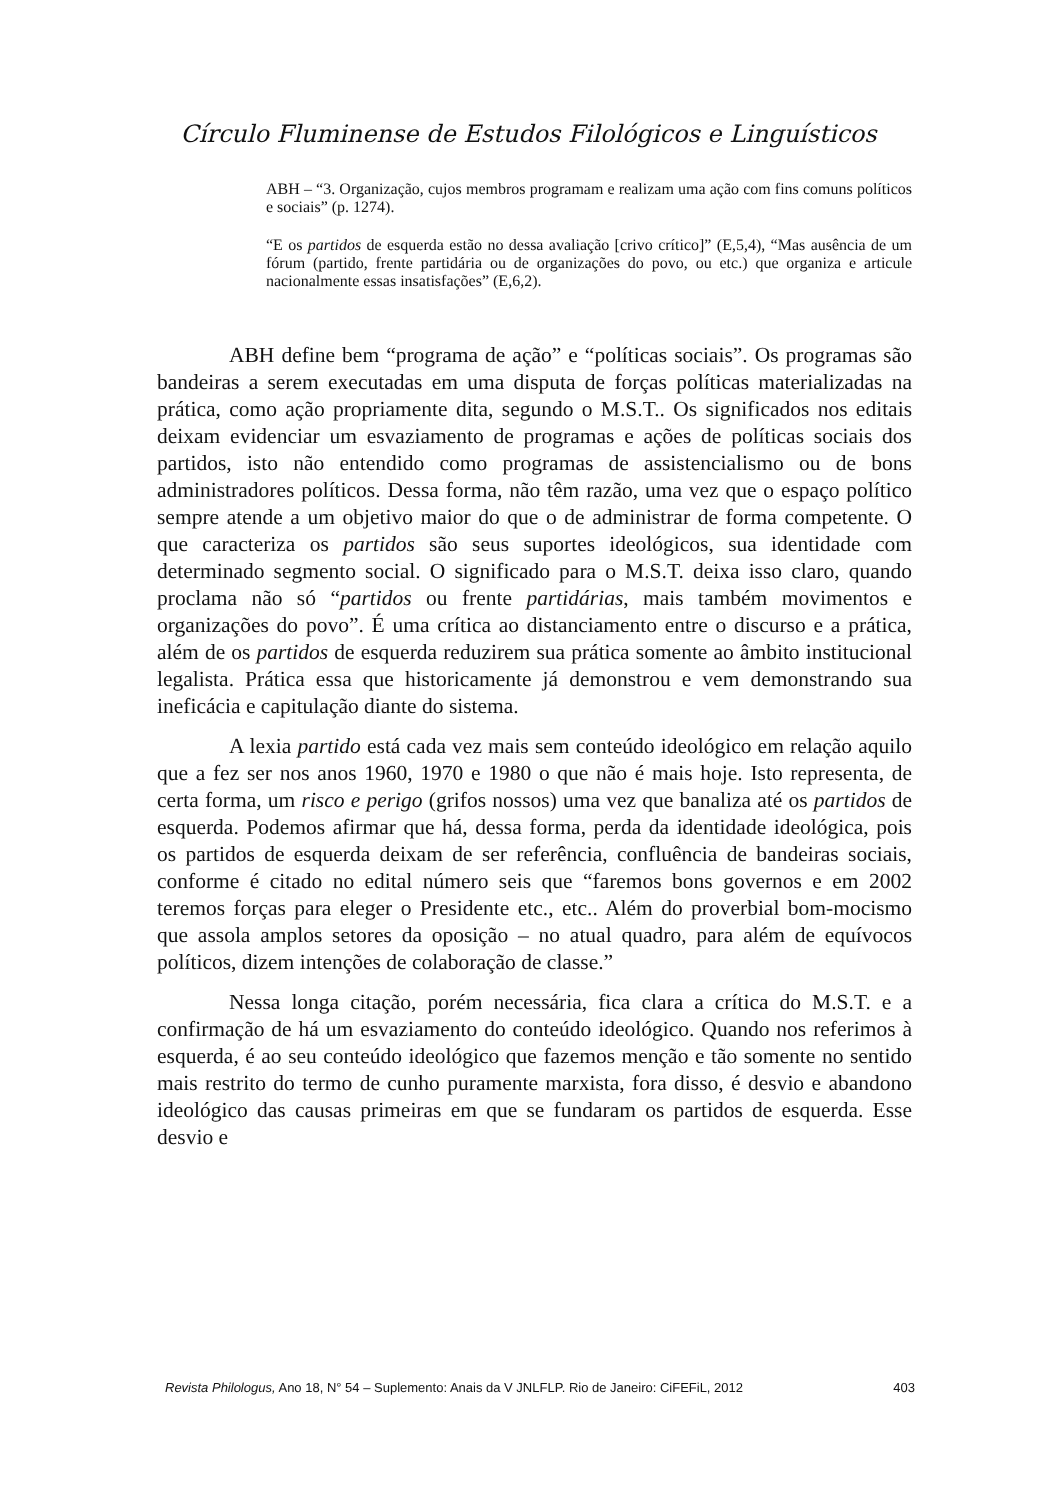Círculo Fluminense de Estudos Filológicos e Linguísticos
ABH – “3. Organização, cujos membros programam e realizam uma ação com fins comuns políticos e sociais” (p. 1274).
“E os partidos de esquerda estão no dessa avaliação [crivo crítico]” (E,5,4), “Mas ausência de um fórum (partido, frente partidária ou de organizações do povo, ou etc.) que organiza e articule nacionalmente essas insatisfações” (E,6,2).
ABH define bem “programa de ação” e “políticas sociais”. Os programas são bandeiras a serem executadas em uma disputa de forças políticas materializadas na prática, como ação propriamente dita, segundo o M.S.T.. Os significados nos editais deixam evidenciar um esvaziamento de programas e ações de políticas sociais dos partidos, isto não entendido como programas de assistencialismo ou de bons administradores políticos. Dessa forma, não têm razão, uma vez que o espaço político sempre atende a um objetivo maior do que o de administrar de forma competente. O que caracteriza os partidos são seus suportes ideológicos, sua identidade com determinado segmento social. O significado para o M.S.T. deixa isso claro, quando proclama não só “partidos ou frente partidárias, mais também movimentos e organizações do povo”. É uma crítica ao distanciamento entre o discurso e a prática, além de os partidos de esquerda reduzirem sua prática somente ao âmbito institucional legalista. Prática essa que historicamente já demonstrou e vem demonstrando sua ineficácia e capitulação diante do sistema.
A lexia partido está cada vez mais sem conteúdo ideológico em relação aquilo que a fez ser nos anos 1960, 1970 e 1980 o que não é mais hoje. Isto representa, de certa forma, um risco e perigo (grifos nossos) uma vez que banaliza até os partidos de esquerda. Podemos afirmar que há, dessa forma, perda da identidade ideológica, pois os partidos de esquerda deixam de ser referência, confluência de bandeiras sociais, conforme é citado no edital número seis que “faremos bons governos e em 2002 teremos forças para eleger o Presidente etc., etc.. Além do proverbial bom-mocismo que assola amplos setores da oposição – no atual quadro, para além de equívocos políticos, dizem intenções de colaboração de classe.”
Nessa longa citação, porém necessária, fica clara a crítica do M.S.T. e a confirmação de há um esvaziamento do conteúdo ideológico. Quando nos referimos à esquerda, é ao seu conteúdo ideológico que fazemos menção e tão somente no sentido mais restrito do termo de cunho puramente marxista, fora disso, é desvio e abandono ideológico das causas primeiras em que se fundaram os partidos de esquerda. Esse desvio e
Revista Philologus, Ano 18, N° 54 – Suplemento: Anais da V JNLFLP. Rio de Janeiro: CiFEFiL, 2012 403